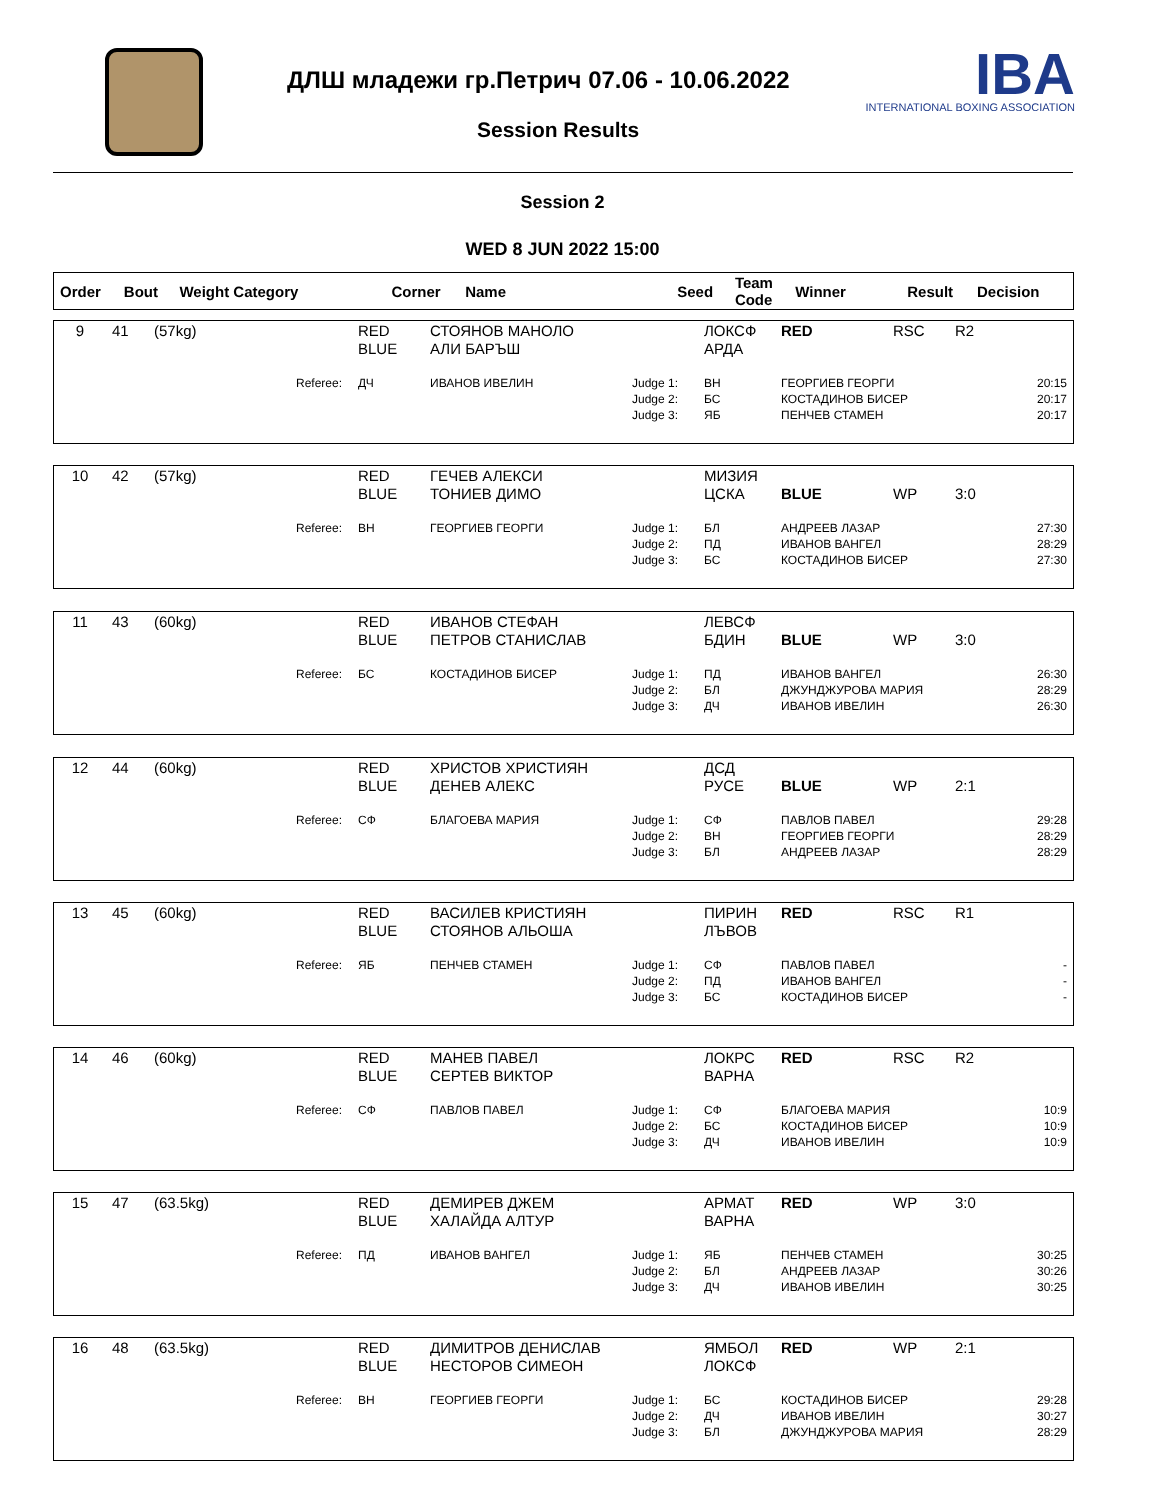ДЛШ младежи гр.Петрич 07.06 - 10.06.2022
IBA
INTERNATIONAL BOXING ASSOCIATION
Session Results
Session 2
WED 8 JUN 2022 15:00
| Order | Bout | Weight Category | Corner | Name | Seed | Team Code | Winner | Result | Decision |
| --- | --- | --- | --- | --- | --- | --- | --- | --- | --- |
| 9 | 41 | (57kg) | | RED BLUE | СТОЯНОВ МАНОЛО АЛИ БАРЪШ | | ЛОКСФ АРДА | RED | RSC | R2 |
| | | | Referee: | ДЧ | ИВАНОВ ИВЕЛИН | Judge 1: Judge 2: Judge 3: | ВН БС ЯБ | ГЕОРГИЕВ ГЕОРГИ КОСТАДИНОВ БИСЕР ПЕНЧЕВ СТАМЕН | | 20:15 20:17 20:17 |
| 10 | 42 | (57kg) | | RED BLUE | ГЕЧЕВ АЛЕКСИ ТОНИЕВ ДИМО | | МИЗИЯ ЦСКА | BLUE | WP | 3:0 |
| | | | Referee: | ВН | ГЕОРГИЕВ ГЕОРГИ | Judge 1: Judge 2: Judge 3: | БЛ ПД БС | АНДРЕЕВ ЛАЗАР ИВАНОВ ВАНГЕЛ КОСТАДИНОВ БИСЕР | | 27:30 28:29 27:30 |
| 11 | 43 | (60kg) | | RED BLUE | ИВАНОВ СТЕФАН ПЕТРОВ СТАНИСЛАВ | | ЛЕВСФ БДИН | BLUE | WP | 3:0 |
| | | | Referee: | БС | КОСТАДИНОВ БИСЕР | Judge 1: Judge 2: Judge 3: | ПД БЛ ДЧ | ИВАНОВ ВАНГЕЛ ДЖУНДЖУРОВА МАРИЯ ИВАНОВ ИВЕЛИН | | 26:30 28:29 26:30 |
| 12 | 44 | (60kg) | | RED BLUE | ХРИСТОВ ХРИСТИЯН ДЕНЕВ АЛЕКС | | ДСД РУСЕ | BLUE | WP | 2:1 |
| | | | Referee: | СФ | БЛАГОЕВА МАРИЯ | Judge 1: Judge 2: Judge 3: | СФ ВН БЛ | ПАВЛОВ ПАВЕЛ ГЕОРГИЕВ ГЕОРГИ АНДРЕЕВ ЛАЗАР | | 29:28 28:29 28:29 |
| 13 | 45 | (60kg) | | RED BLUE | ВАСИЛЕВ КРИСТИЯН СТОЯНОВ АЛЬОША | | ПИРИН ЛЪВОВ | RED | RSC | R1 |
| | | | Referee: | ЯБ | ПЕНЧЕВ СТАМЕН | Judge 1: Judge 2: Judge 3: | СФ ПД БС | ПАВЛОВ ПАВЕЛ ИВАНОВ ВАНГЕЛ КОСТАДИНОВ БИСЕР | | - - - |
| 14 | 46 | (60kg) | | RED BLUE | МАНЕВ ПАВЕЛ СЕРТЕВ ВИКТОР | | ЛОКРС ВАРНА | RED | RSC | R2 |
| | | | Referee: | СФ | ПАВЛОВ ПАВЕЛ | Judge 1: Judge 2: Judge 3: | СФ БС ДЧ | БЛАГОЕВА МАРИЯ КОСТАДИНОВ БИСЕР ИВАНОВ ИВЕЛИН | | 10:9 10:9 10:9 |
| 15 | 47 | (63.5kg) | | RED BLUE | ДЕМИРЕВ ДЖЕМ ХАЛАЙДА АЛТУР | | АРМАТ ВАРНА | RED | WP | 3:0 |
| | | | Referee: | ПД | ИВАНОВ ВАНГЕЛ | Judge 1: Judge 2: Judge 3: | ЯБ БЛ ДЧ | ПЕНЧЕВ СТАМЕН АНДРЕЕВ ЛАЗАР ИВАНОВ ИВЕЛИН | | 30:25 30:26 30:25 |
| 16 | 48 | (63.5kg) | | RED BLUE | ДИМИТРОВ ДЕНИСЛАВ НЕСТОРОВ СИМЕОН | | ЯМБОЛ ЛОКСФ | RED | WP | 2:1 |
| | | | Referee: | ВН | ГЕОРГИЕВ ГЕОРГИ | Judge 1: Judge 2: Judge 3: | БС ДЧ БЛ | КОСТАДИНОВ БИСЕР ИВАНОВ ИВЕЛИН ДЖУНДЖУРОВА МАРИЯ | | 29:28 30:27 28:29 |